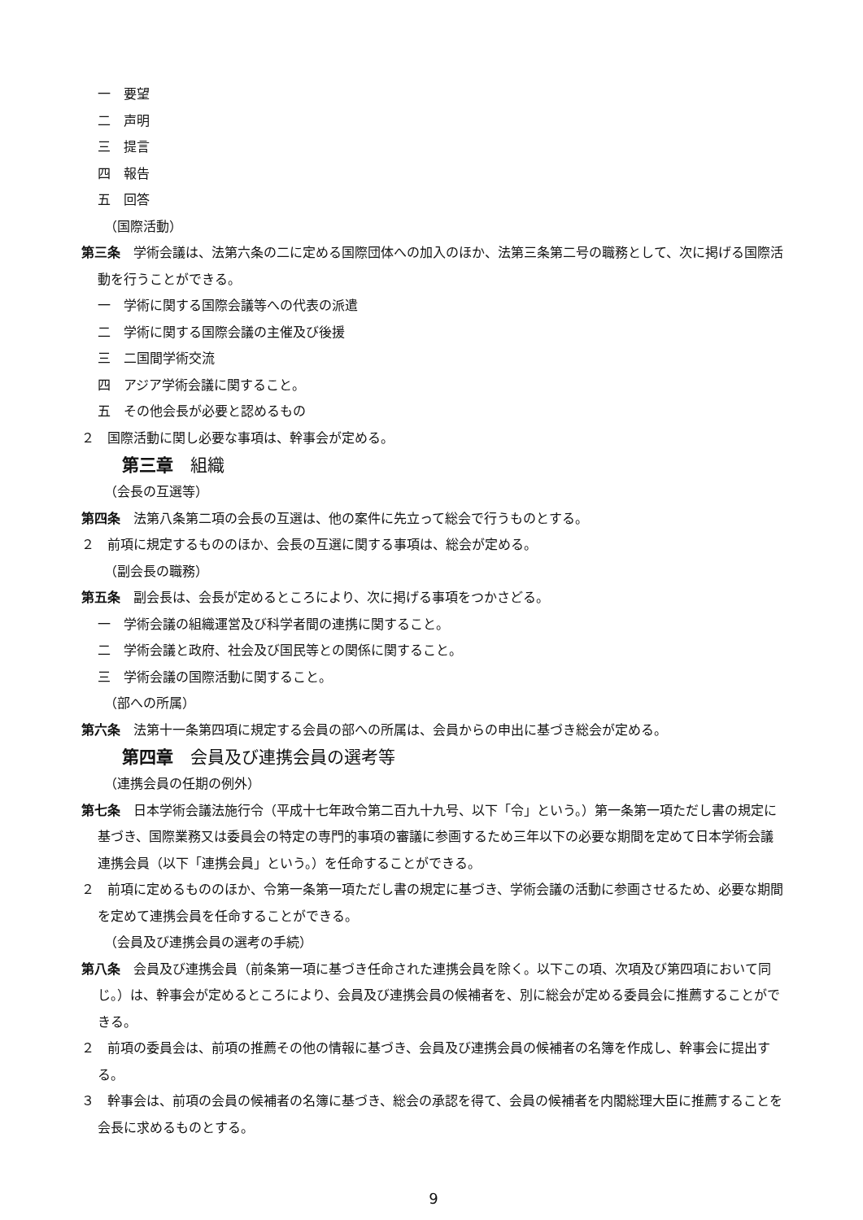一　要望
二　声明
三　提言
四　報告
五　回答
（国際活動）
第三条　学術会議は、法第六条の二に定める国際団体への加入のほか、法第三条第二号の職務として、次に掲げる国際活動を行うことができる。
一　学術に関する国際会議等への代表の派遣
二　学術に関する国際会議の主催及び後援
三　二国間学術交流
四　アジア学術会議に関すること。
五　その他会長が必要と認めるもの
２　国際活動に関し必要な事項は、幹事会が定める。
第三章　組織
（会長の互選等）
第四条　法第八条第二項の会長の互選は、他の案件に先立って総会で行うものとする。
２　前項に規定するもののほか、会長の互選に関する事項は、総会が定める。
（副会長の職務）
第五条　副会長は、会長が定めるところにより、次に掲げる事項をつかさどる。
一　学術会議の組織運営及び科学者間の連携に関すること。
二　学術会議と政府、社会及び国民等との関係に関すること。
三　学術会議の国際活動に関すること。
（部への所属）
第六条　法第十一条第四項に規定する会員の部への所属は、会員からの申出に基づき総会が定める。
第四章　会員及び連携会員の選考等
（連携会員の任期の例外）
第七条　日本学術会議法施行令（平成十七年政令第二百九十九号、以下「令」という。）第一条第一項ただし書の規定に基づき、国際業務又は委員会の特定の専門的事項の審議に参画するため三年以下の必要な期間を定めて日本学術会議連携会員（以下「連携会員」という。）を任命することができる。
２　前項に定めるもののほか、令第一条第一項ただし書の規定に基づき、学術会議の活動に参画させるため、必要な期間を定めて連携会員を任命することができる。
（会員及び連携会員の選考の手続）
第八条　会員及び連携会員（前条第一項に基づき任命された連携会員を除く。以下この項、次項及び第四項において同じ。）は、幹事会が定めるところにより、会員及び連携会員の候補者を、別に総会が定める委員会に推薦することができる。
２　前項の委員会は、前項の推薦その他の情報に基づき、会員及び連携会員の候補者の名簿を作成し、幹事会に提出する。
３　幹事会は、前項の会員の候補者の名簿に基づき、総会の承認を得て、会員の候補者を内閣総理大臣に推薦することを会長に求めるものとする。
9